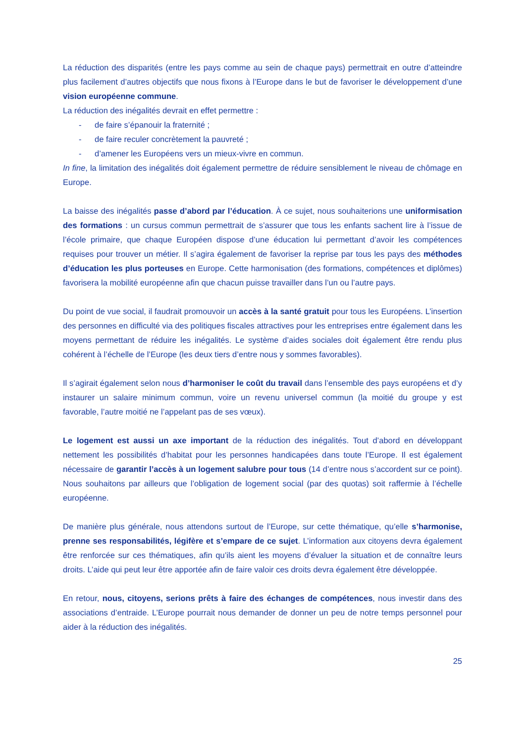La réduction des disparités (entre les pays comme au sein de chaque pays) permettrait en outre d’atteindre plus facilement d’autres objectifs que nous fixons à l’Europe dans le but de favoriser le développement d’une vision européenne commune.
La réduction des inégalités devrait en effet permettre :
- de faire s’épanouir la fraternité ;
- de faire reculer concrètement la pauvreté ;
- d’amener les Européens vers un mieux-vivre en commun.
In fine, la limitation des inégalités doit également permettre de réduire sensiblement le niveau de chômage en Europe.
La baisse des inégalités passe d’abord par l’éducation. À ce sujet, nous souhaiterions une uniformisation des formations : un cursus commun permettrait de s’assurer que tous les enfants sachent lire à l’issue de l’école primaire, que chaque Européen dispose d’une éducation lui permettant d’avoir les compétences requises pour trouver un métier. Il s’agira également de favoriser la reprise par tous les pays des méthodes d’éducation les plus porteuses en Europe. Cette harmonisation (des formations, compétences et diplômes) favorisera la mobilité européenne afin que chacun puisse travailler dans l’un ou l’autre pays.
Du point de vue social, il faudrait promouvoir un accès à la santé gratuit pour tous les Européens. L’insertion des personnes en difficulté via des politiques fiscales attractives pour les entreprises entre également dans les moyens permettant de réduire les inégalités. Le système d’aides sociales doit également être rendu plus cohérent à l’échelle de l’Europe (les deux tiers d’entre nous y sommes favorables).
Il s’agirait également selon nous d’harmoniser le coût du travail dans l’ensemble des pays européens et d’y instaurer un salaire minimum commun, voire un revenu universel commun (la moitié du groupe y est favorable, l’autre moitié ne l’appelant pas de ses vœux).
Le logement est aussi un axe important de la réduction des inégalités. Tout d’abord en développant nettement les possibilités d’habitat pour les personnes handicapées dans toute l’Europe. Il est également nécessaire de garantir l’accès à un logement salubre pour tous (14 d’entre nous s’accordent sur ce point). Nous souhaitons par ailleurs que l’obligation de logement social (par des quotas) soit raffermie à l’échelle européenne.
De manière plus générale, nous attendons surtout de l’Europe, sur cette thématique, qu’elle s’harmonise, prenne ses responsabilités, légifère et s’empare de ce sujet. L’information aux citoyens devra également être renforcée sur ces thématiques, afin qu’ils aient les moyens d’évaluer la situation et de connaître leurs droits. L’aide qui peut leur être apportée afin de faire valoir ces droits devra également être développée.
En retour, nous, citoyens, serions prêts à faire des échanges de compétences, nous investir dans des associations d’entraide. L’Europe pourrait nous demander de donner un peu de notre temps personnel pour aider à la réduction des inégalités.
25